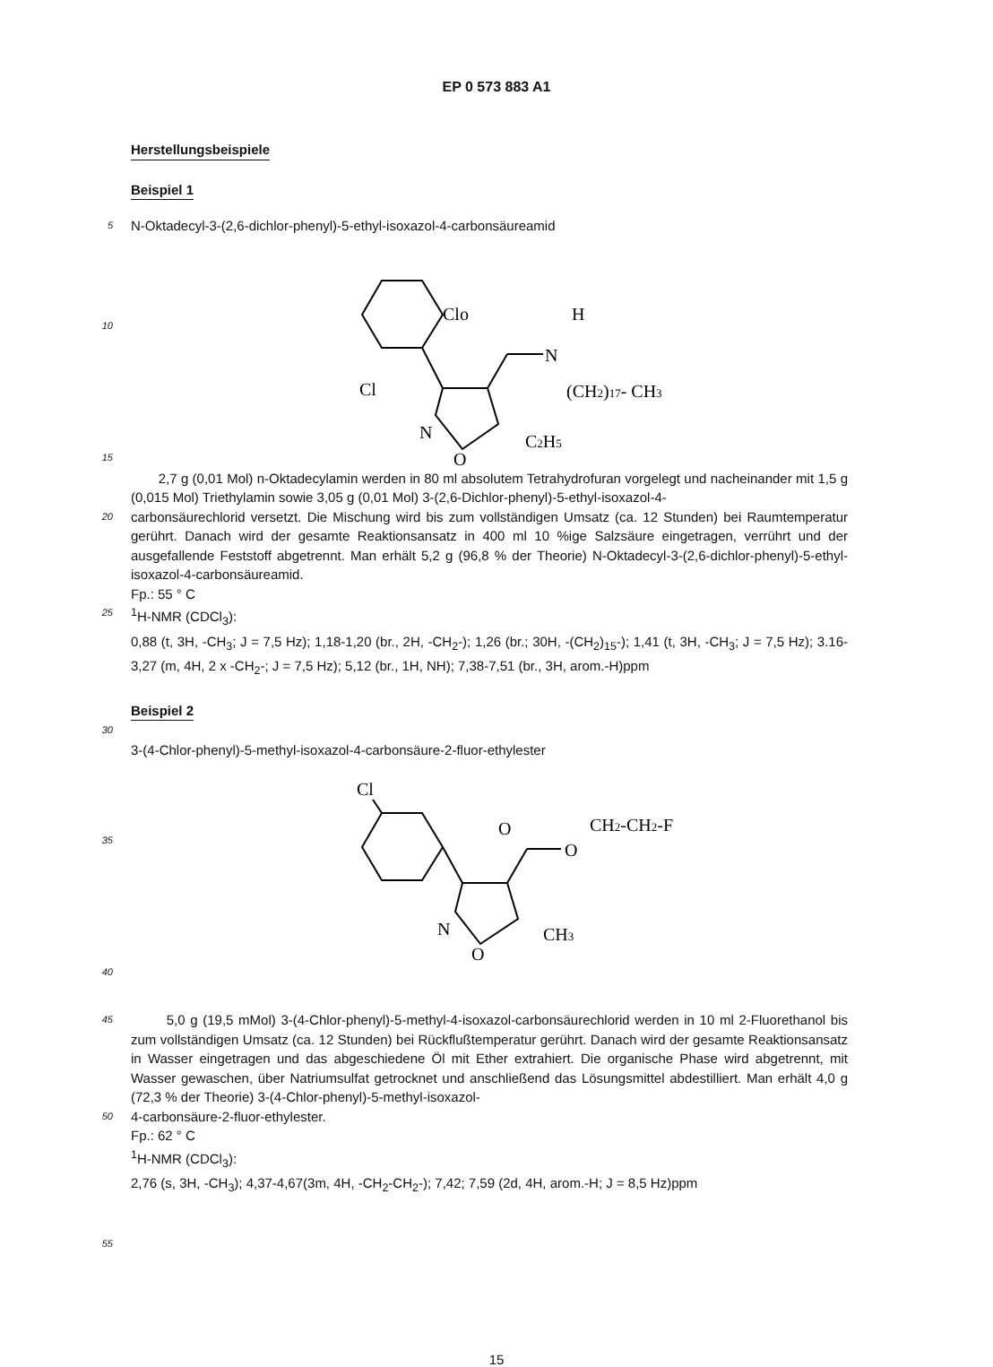EP 0 573 883 A1
Herstellungsbeispiele
Beispiel 1
5
N-Oktadecyl-3-(2,6-dichlor-phenyl)-5-ethyl-isoxazol-4-carbonsäureamid
10
15
Clo
Cl
H
N
(CH2)17- CH3
N
O
C2H5
2,7 g (0,01 Mol) n-Oktadecylamin werden in 80 ml absolutem Tetrahydrofuran vorgelegt und nacheinander mit 1,5 g (0,015 Mol) Triethylamin sowie 3,05 g (0,01 Mol) 3-(2,6-Dichlor-phenyl)-5-ethyl-isoxazol-4-
20
carbonsäurechlorid versetzt. Die Mischung wird bis zum vollständigen Umsatz (ca. 12 Stunden) bei Raumtemperatur gerührt. Danach wird der gesamte Reaktionsansatz in 400 ml 10 %ige Salzsäure eingetragen, verrührt und der ausgefallende Feststoff abgetrennt. Man erhält 5,2 g (96,8 % der Theorie) N-Oktadecyl-3-(2,6-dichlor-phenyl)-5-ethyl-isoxazol-4-carbonsäureamid.
Fp.: 55 ° C
25
<sup>1</sup>H-NMR (CDCl<sub>3</sub>):
0,88 (t, 3H, -CH<sub>3</sub>; J = 7,5 Hz); 1,18-1,20 (br., 2H, -CH<sub>2</sub>-); 1,26 (br.; 30H, -(CH<sub>2</sub>)<sub>15</sub>-); 1,41 (t, 3H, -CH<sub>3</sub>; J = 7,5 Hz); 3.16-3,27 (m, 4H, 2 x -CH<sub>2</sub>-; J = 7,5 Hz); 5,12 (br., 1H, NH); 7,38-7,51 (br., 3H, arom.-H)ppm
Beispiel 2
30
3-(4-Chlor-phenyl)-5-methyl-isoxazol-4-carbonsäure-2-fluor-ethylester
35
40
Cl
O
O
CH2-CH2-F
N
O
CH3
45
5,0 g (19,5 mMol) 3-(4-Chlor-phenyl)-5-methyl-4-isoxazol-carbonsäurechlorid werden in 10 ml 2-Fluorethanol bis zum vollständigen Umsatz (ca. 12 Stunden) bei Rückflußtemperatur gerührt. Danach wird der gesamte Reaktionsansatz in Wasser eingetragen und das abgeschiedene Öl mit Ether extrahiert. Die organische Phase wird abgetrennt, mit Wasser gewaschen, über Natriumsulfat getrocknet und anschließend das Lösungsmittel abdestilliert. Man erhält 4,0 g (72,3 % der Theorie) 3-(4-Chlor-phenyl)-5-methyl-isoxazol-
50
4-carbonsäure-2-fluor-ethylester.
Fp.: 62 ° C
<sup>1</sup>H-NMR (CDCl<sub>3</sub>):
2,76 (s, 3H, -CH<sub>3</sub>); 4,37-4,67(3m, 4H, -CH<sub>2</sub>-CH<sub>2</sub>-); 7,42; 7,59 (2d, 4H, arom.-H; J = 8,5 Hz)ppm
55
15